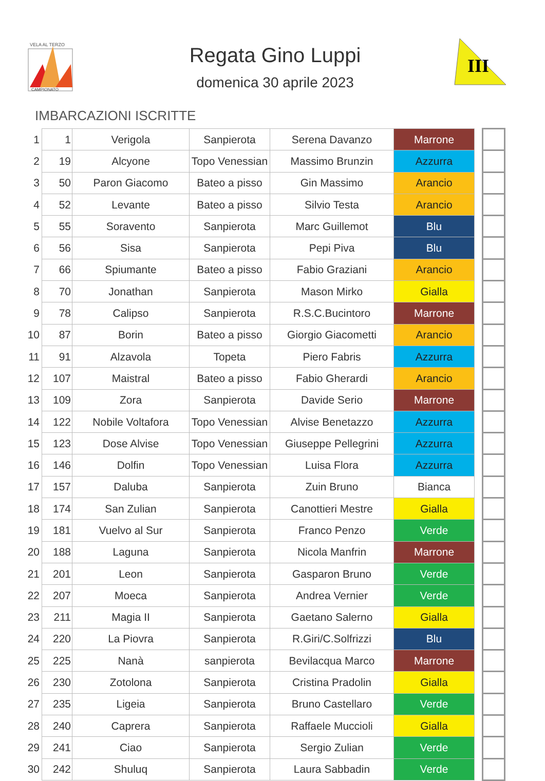VELA AL TERZO
CAMPIONATO
III
Regata Gino Luppi
domenica 30 aprile 2023
IMBARCAZIONI ISCRITTE
| 1 | 1 | Verigola | Sanpierota | Serena Davanzo | Marrone | | |
| 2 | 19 | Alcyone | Topo Venessian | Massimo Brunzin | Azzurra | | |
| 3 | 50 | Paron Giacomo | Bateo a pisso | Gin Massimo | Arancio | | |
| 4 | 52 | Levante | Bateo a pisso | Silvio Testa | Arancio | | |
| 5 | 55 | Soravento | Sanpierota | Marc Guillemot | Blu | | |
| 6 | 56 | Sisa | Sanpierota | Pepi Piva | Blu | | |
| 7 | 66 | Spiumante | Bateo a pisso | Fabio Graziani | Arancio | | |
| 8 | 70 | Jonathan | Sanpierota | Mason Mirko | Gialla | | |
| 9 | 78 | Calipso | Sanpierota | R.S.C.Bucintoro | Marrone | | |
| 10 | 87 | Borin | Bateo a pisso | Giorgio Giacometti | Arancio | | |
| 11 | 91 | Alzavola | Topeta | Piero Fabris | Azzurra | | |
| 12 | 107 | Maistral | Bateo a pisso | Fabio Gherardi | Arancio | | |
| 13 | 109 | Zora | Sanpierota | Davide Serio | Marrone | | |
| 14 | 122 | Nobile Voltafora | Topo Venessian | Alvise Benetazzo | Azzurra | | |
| 15 | 123 | Dose Alvise | Topo Venessian | Giuseppe Pellegrini | Azzurra | | |
| 16 | 146 | Dolfin | Topo Venessian | Luisa Flora | Azzurra | | |
| 17 | 157 | Daluba | Sanpierota | Zuin Bruno | Bianca | | |
| 18 | 174 | San Zulian | Sanpierota | Canottieri Mestre | Gialla | | |
| 19 | 181 | Vuelvo al Sur | Sanpierota | Franco Penzo | Verde | | |
| 20 | 188 | Laguna | Sanpierota | Nicola Manfrin | Marrone | | |
| 21 | 201 | Leon | Sanpierota | Gasparon Bruno | Verde | | |
| 22 | 207 | Moeca | Sanpierota | Andrea Vernier | Verde | | |
| 23 | 211 | Magia II | Sanpierota | Gaetano Salerno | Gialla | | |
| 24 | 220 | La Piovra | Sanpierota | R.Giri/C.Solfrizzi | Blu | | |
| 25 | 225 | Nanà | sanpierota | Bevilacqua Marco | Marrone | | |
| 26 | 230 | Zotolona | Sanpierota | Cristina Pradolin | Gialla | | |
| 27 | 235 | Ligeia | Sanpierota | Bruno Castellaro | Verde | | |
| 28 | 240 | Caprera | Sanpierota | Raffaele Muccioli | Gialla | | |
| 29 | 241 | Ciao | Sanpierota | Sergio Zulian | Verde | | |
| 30 | 242 | Shuluq | Sanpierota | Laura Sabbadin | Verde | | |